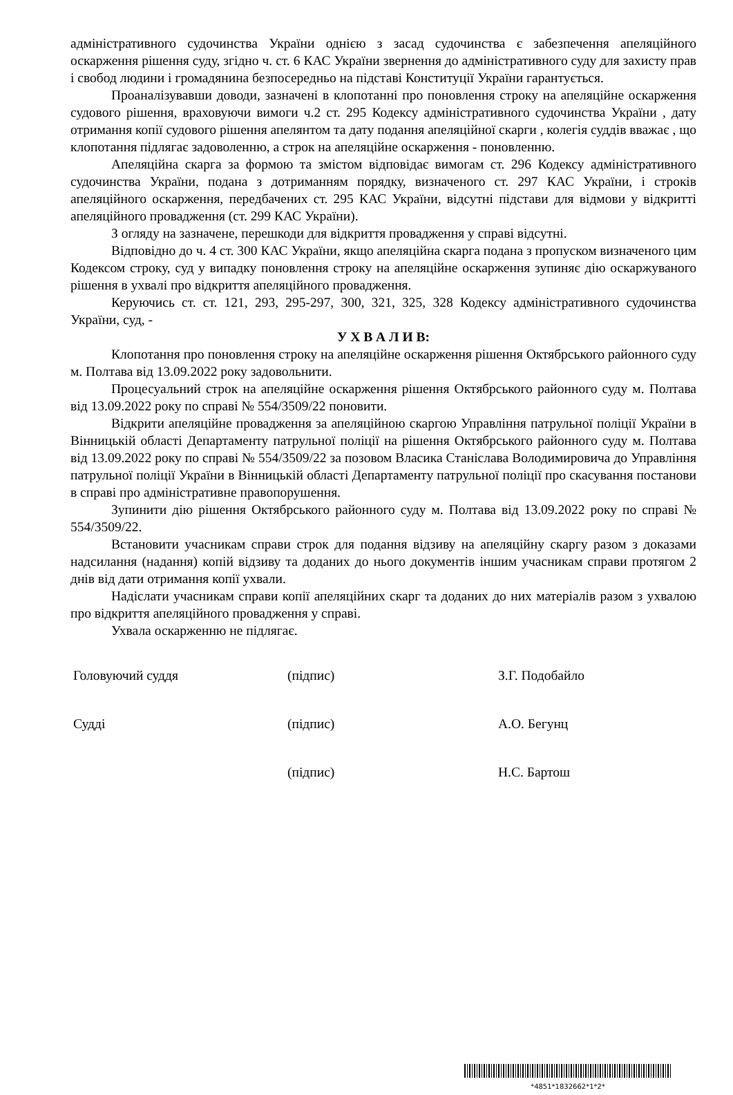адміністративного судочинства України однією з засад судочинства є забезпечення апеляційного оскарження рішення суду, згідно ч. ст. 6 КАС України звернення до адміністративного суду для захисту прав і свобод людини і громадянина безпосередньо на підставі Конституції України гарантується.
Проаналізувавши доводи, зазначені в клопотанні про поновлення строку на апеляційне оскарження судового рішення, враховуючи вимоги ч.2 ст. 295 Кодексу адміністративного судочинства України , дату отримання копії судового рішення апелянтом та дату подання апеляційної скарги , колегія суддів вважає , що клопотання підлягає задоволенню, а строк на апеляційне оскарження - поновленню.
Апеляційна скарга за формою та змістом відповідає вимогам ст. 296 Кодексу адміністративного судочинства України, подана з дотриманням порядку, визначеного ст. 297 КАС України, і строків апеляційного оскарження, передбачених ст. 295 КАС України, відсутні підстави для відмови у відкритті апеляційного провадження (ст. 299 КАС України).
З огляду на зазначене, перешкоди для відкриття провадження у справі відсутні.
Відповідно до ч. 4 ст. 300 КАС України, якщо апеляційна скарга подана з пропуском визначеного цим Кодексом строку, суд у випадку поновлення строку на апеляційне оскарження зупиняє дію оскаржуваного рішення в ухвалі про відкриття апеляційного провадження.
Керуючись ст. ст. 121, 293, 295-297, 300, 321, 325, 328 Кодексу адміністративного судочинства України, суд, -
У Х В А Л И В:
Клопотання про поновлення строку на апеляційне оскарження рішення Октябрського районного суду м. Полтава від 13.09.2022 року задовольнити.
Процесуальний строк на апеляційне оскарження рішення Октябрського районного суду м. Полтава від 13.09.2022 року по справі № 554/3509/22 поновити.
Відкрити апеляційне провадження за апеляційною скаргою Управління патрульної поліції України в Вінницькій області Департаменту патрульної поліції на рішення Октябрського районного суду м. Полтава від 13.09.2022 року по справі № 554/3509/22 за позовом Власика Станіслава Володимировича до Управління патрульної поліції України в Вінницькій області Департаменту патрульної поліції про скасування постанови в справі про адміністративне правопорушення.
Зупинити дію рішення Октябрського районного суду м. Полтава від 13.09.2022 року по справі № 554/3509/22.
Встановити учасникам справи строк для подання відзиву на апеляційну скаргу разом з доказами надсилання (надання) копій відзиву та доданих до нього документів іншим учасникам справи протягом 2 днів від дати отримання копії ухвали.
Надіслати учасникам справи копії апеляційних скарг та доданих до них матеріалів разом з ухвалою про відкриття апеляційного провадження у справі.
Ухвала оскарженню не підлягає.
Головуючий суддя (підпис) З.Г. Подобайло
Судді (підпис) А.О. Бегунц
(підпис) Н.С. Бартош
*4851*1832662*1*2*